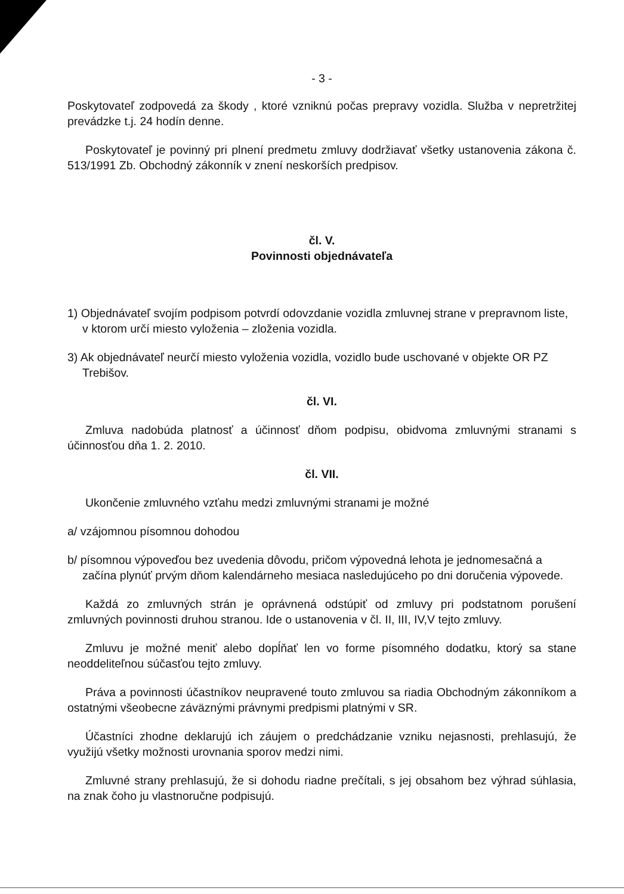- 3 -
Poskytovateľ zodpovedá za škody , ktoré vzniknú počas prepravy vozidla. Služba v nepretržitej prevádzke t.j. 24 hodín denne.
Poskytovateľ je povinný pri plnení predmetu zmluvy dodržiavať všetky ustanovenia zákona č. 513/1991 Zb. Obchodný zákonník v znení neskorších predpisov.
čl. V.
Povinnosti objednávateľa
1) Objednávateľ svojím podpisom potvrdí odovzdanie vozidla zmluvnej strane v prepravnom liste, v ktorom určí miesto vyloženia – zloženia vozidla.
3) Ak objednávateľ neurčí miesto vyloženia vozidla, vozidlo bude uschované v objekte OR PZ Trebišov.
čl. VI.
Zmluva nadobúda platnosť a účinnosť dňom podpisu, obidvoma zmluvnými stranami s účinnosťou dňa 1. 2. 2010.
čl. VII.
Ukončenie zmluvného vzťahu medzi zmluvnými stranami je možné
a/ vzájomnou písomnou dohodou
b/ písomnou výpoveďou bez uvedenia dôvodu, pričom výpovedná lehota je jednomesačná a začína plynúť prvým dňom kalendárneho mesiaca nasledujúceho po dni doručenia výpovede.
Každá zo zmluvných strán je oprávnená odstúpiť od zmluvy pri podstatnom porušení zmluvných povinnosti druhou stranou. Ide o ustanovenia v čl. II, III, IV,V tejto zmluvy.
Zmluvu je možné meniť alebo dopĺňať len vo forme písomného dodatku, ktorý sa stane neoddeliteľnou súčasťou tejto zmluvy.
Práva a povinnosti účastníkov neupravené touto zmluvou sa riadia Obchodným zákonníkom a ostatnými všeobecne záväznými právnymi predpismi platnými v SR.
Účastníci zhodne deklarujú ich záujem o predchádzanie vzniku nejasnosti, prehlasujú, že využijú všetky možnosti urovnania sporov medzi nimi.
Zmluvné strany prehlasujú, že si dohodu riadne prečítali, s jej obsahom bez výhrad súhlasia, na znak čoho ju vlastnoručne podpisujú.